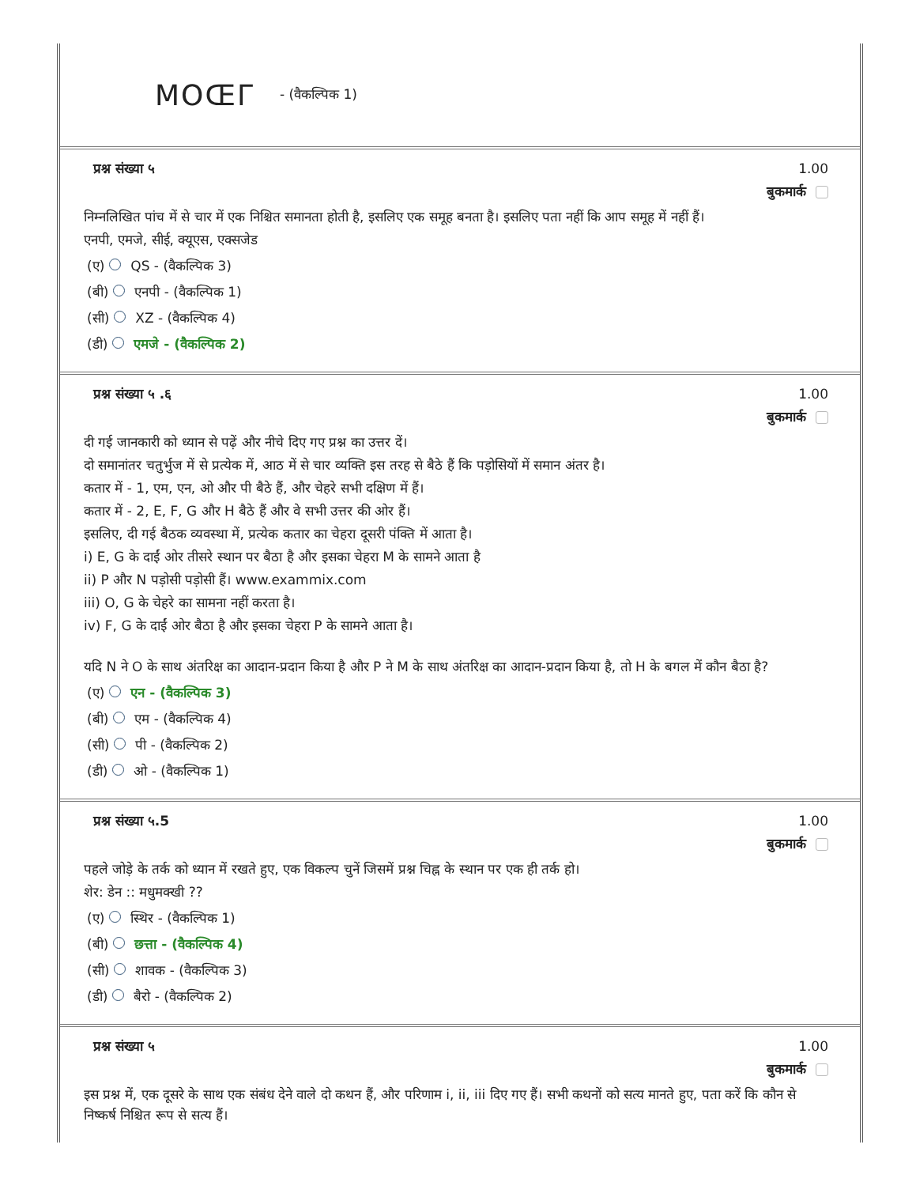MOŒГ - (वैकल्पिक 1)
प्रश्न संख्या ५ 1.00
बुकमार्क
निम्नलिखित पांच में से चार में एक निश्चित समानता होती है, इसलिए एक समूह बनता है। इसलिए पता नहीं कि आप समूह में नहीं हैं।
एनपी, एमजे, सीई, क्यूएस, एक्सजेड
(ए) QS - (वैकल्पिक 3)
(बी) एनपी - (वैकल्पिक 1)
(सी) XZ - (वैकल्पिक 4)
(डी) एमजे - (वैकल्पिक 2)
प्रश्न संख्या ५ .६ 1.00
बुकमार्क
दी गई जानकारी को ध्यान से पढ़ें और नीचे दिए गए प्रश्न का उत्तर दें।
दो समानांतर चतुर्भुज में से प्रत्येक में, आठ में से चार व्यक्ति इस तरह से बैठे हैं कि पड़ोसियों में समान अंतर है।
कतार में - 1, एम, एन, ओ और पी बैठे हैं, और चेहरे सभी दक्षिण में हैं।
कतार में - 2, E, F, G और H बैठे हैं और वे सभी उत्तर की ओर हैं।
इसलिए, दी गई बैठक व्यवस्था में, प्रत्येक कतार का चेहरा दूसरी पंक्ति में आता है।
i) E, G के दाईं ओर तीसरे स्थान पर बैठा है और इसका चेहरा M के सामने आता है
ii) P और N पड़ोसी पड़ोसी हैं। www.exammix.com
iii) O, G के चेहरे का सामना नहीं करता है।
iv) F, G के दाईं ओर बैठा है और इसका चेहरा P के सामने आता है।
यदि N ने O के साथ अंतरिक्ष का आदान-प्रदान किया है और P ने M के साथ अंतरिक्ष का आदान-प्रदान किया है, तो H के बगल में कौन बैठा है?
(ए) एन - (वैकल्पिक 3)
(बी) एम - (वैकल्पिक 4)
(सी) पी - (वैकल्पिक 2)
(डी) ओ - (वैकल्पिक 1)
प्रश्न संख्या ५.5 1.00
बुकमार्क
पहले जोड़े के तर्क को ध्यान में रखते हुए, एक विकल्प चुनें जिसमें प्रश्न चिह्न के स्थान पर एक ही तर्क हो।
शेर: डेन :: मधुमक्खी ??
(ए) स्थिर - (वैकल्पिक 1)
(बी) छत्ता - (वैकल्पिक 4)
(सी) शावक - (वैकल्पिक 3)
(डी) बैरो - (वैकल्पिक 2)
प्रश्न संख्या ५ 1.00
बुकमार्क
इस प्रश्न में, एक दूसरे के साथ एक संबंध देने वाले दो कथन हैं, और परिणाम i, ii, iii दिए गए हैं। सभी कथनों को सत्य मानते हुए, पता करें कि कौन से निष्कर्ष निश्चित रूप से सत्य हैं।